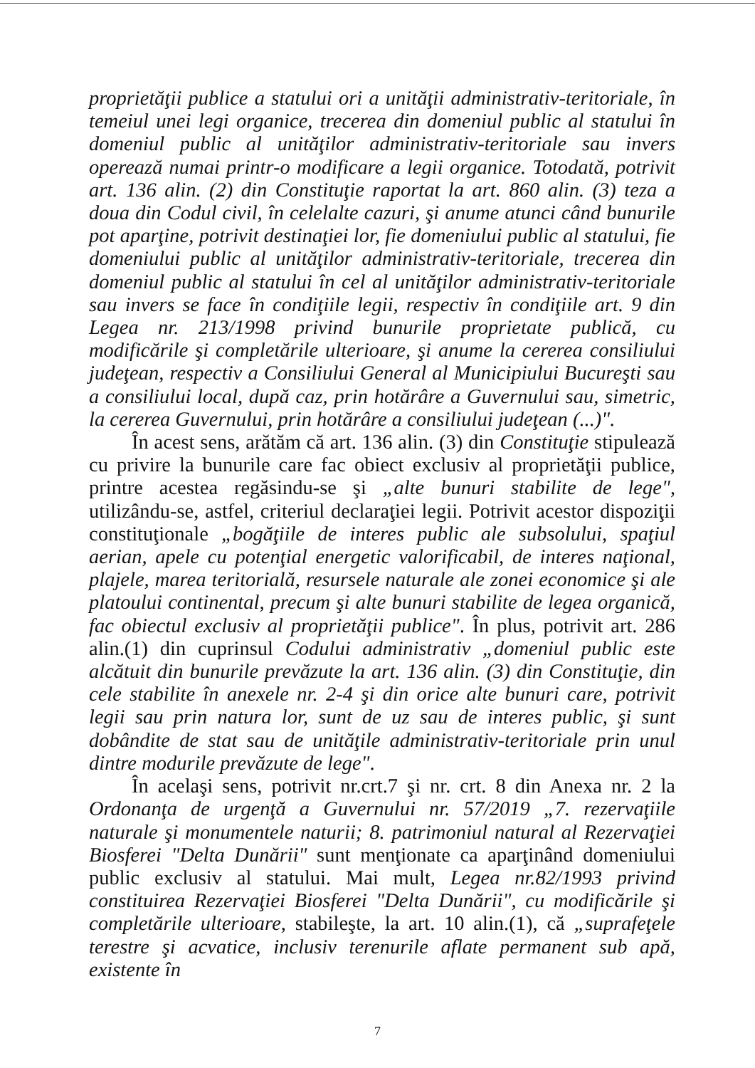proprietăţii publice a statului ori a unităţii administrativ-teritoriale, în temeiul unei legi organice, trecerea din domeniul public al statului în domeniul public al unităţilor administrativ-teritoriale sau invers operează numai printr-o modificare a legii organice. Totodată, potrivit art. 136 alin. (2) din Constituţie raportat la art. 860 alin. (3) teza a doua din Codul civil, în celelalte cazuri, şi anume atunci când bunurile pot aparţine, potrivit destinaţiei lor, fie domeniului public al statului, fie domeniului public al unităţilor administrativ-teritoriale, trecerea din domeniul public al statului în cel al unităţilor administrativ-teritoriale sau invers se face în condiţiile legii, respectiv în condiţiile art. 9 din Legea nr. 213/1998 privind bunurile proprietate publică, cu modificările şi completările ulterioare, şi anume la cererea consiliului judeţean, respectiv a Consiliului General al Municipiului Bucureşti sau a consiliului local, după caz, prin hotărâre a Guvernului sau, simetric, la cererea Guvernului, prin hotărâre a consiliului judeţean (...)".
În acest sens, arătăm că art. 136 alin. (3) din Constituţie stipulează cu privire la bunurile care fac obiect exclusiv al proprietăţii publice, printre acestea regăsindu-se şi „alte bunuri stabilite de lege", utilizându-se, astfel, criteriul declaraţiei legii. Potrivit acestor dispoziţii constituţionale „bogăţiile de interes public ale subsolului, spaţiul aerian, apele cu potenţial energetic valorificabil, de interes naţional, plajele, marea teritorială, resursele naturale ale zonei economice şi ale platoului continental, precum şi alte bunuri stabilite de legea organică, fac obiectul exclusiv al proprietăţii publice". În plus, potrivit art. 286 alin.(1) din cuprinsul Codului administrativ „domeniul public este alcătuit din bunurile prevăzute la art. 136 alin. (3) din Constituţie, din cele stabilite în anexele nr. 2-4 şi din orice alte bunuri care, potrivit legii sau prin natura lor, sunt de uz sau de interes public, şi sunt dobândite de stat sau de unităţile administrativ-teritoriale prin unul dintre modurile prevăzute de lege".
În acelaşi sens, potrivit nr.crt.7 şi nr. crt. 8 din Anexa nr. 2 la Ordonanţa de urgenţă a Guvernului nr. 57/2019 „7. rezervaţiile naturale şi monumentele naturii; 8. patrimoniul natural al Rezervaţiei Biosferei "Delta Dunării" sunt menţionate ca aparţinând domeniului public exclusiv al statului. Mai mult, Legea nr.82/1993 privind constituirea Rezervaţiei Biosferei "Delta Dunării", cu modificările şi completările ulterioare, stabileşte, la art. 10 alin.(1), că „suprafeţele terestre şi acvatice, inclusiv terenurile aflate permanent sub apă, existente în
7